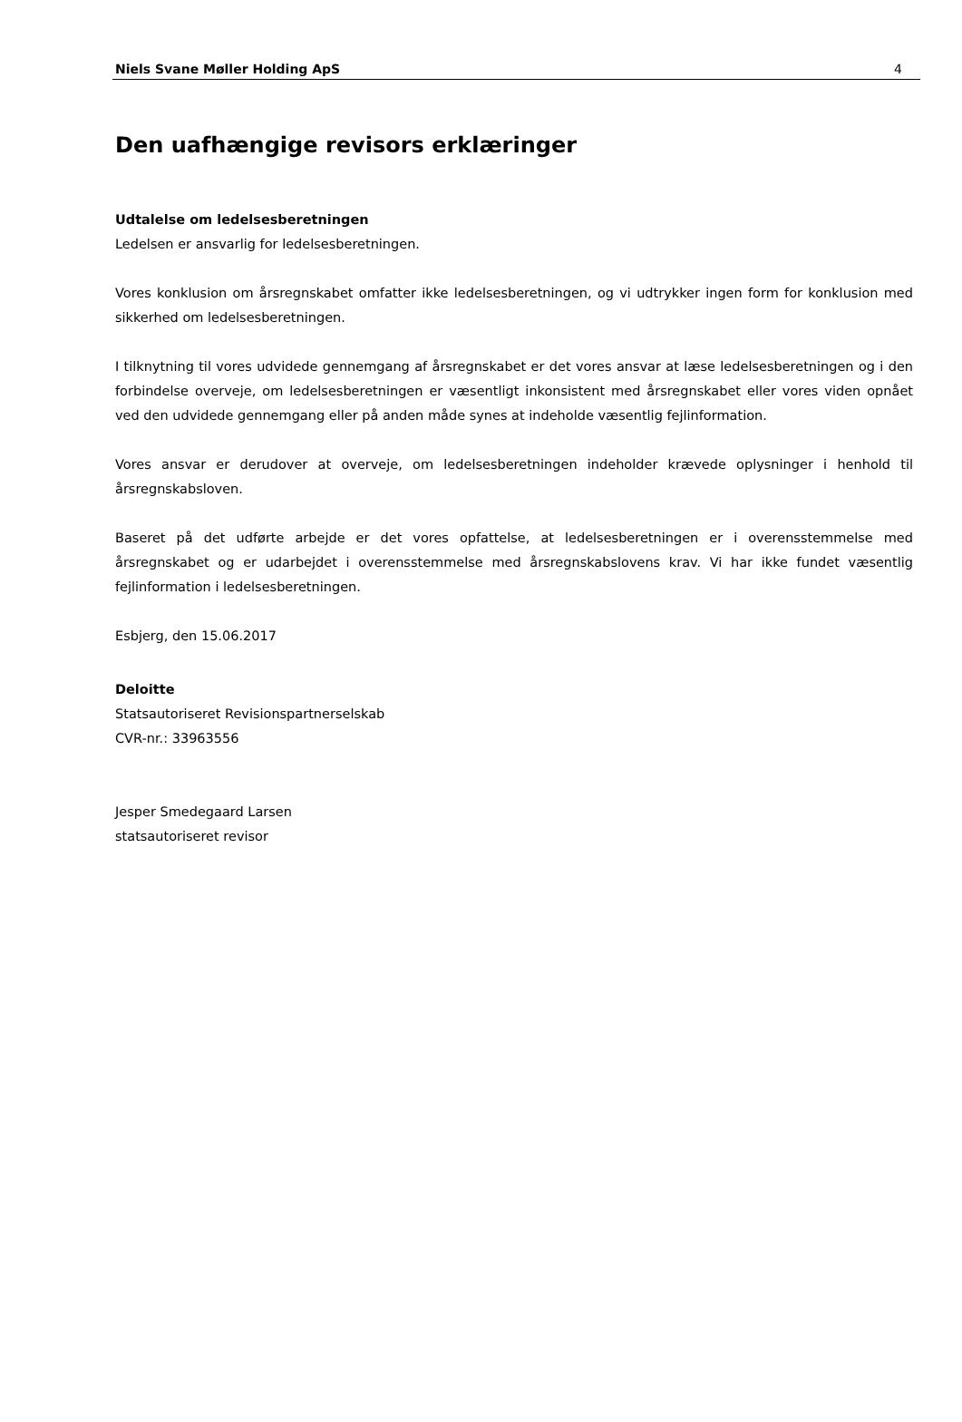Niels Svane Møller Holding ApS 4
Den uafhængige revisors erklæringer
Udtalelse om ledelsesberetningen
Ledelsen er ansvarlig for ledelsesberetningen.
Vores konklusion om årsregnskabet omfatter ikke ledelsesberetningen, og vi udtrykker ingen form for konklusion med sikkerhed om ledelsesberetningen.
I tilknytning til vores udvidede gennemgang af årsregnskabet er det vores ansvar at læse ledelsesberetningen og i den forbindelse overveje, om ledelsesberetningen er væsentligt inkonsistent med årsregnskabet eller vores viden opnået ved den udvidede gennemgang eller på anden måde synes at indeholde væsentlig fejlinformation.
Vores ansvar er derudover at overveje, om ledelsesberetningen indeholder krævede oplysninger i henhold til årsregnskabsloven.
Baseret på det udførte arbejde er det vores opfattelse, at ledelsesberetningen er i overensstemmelse med årsregnskabet og er udarbejdet i overensstemmelse med årsregnskabslovens krav. Vi har ikke fundet væsentlig fejlinformation i ledelsesberetningen.
Esbjerg, den 15.06.2017
Deloitte
Statsautoriseret Revisionspartnerselskab
CVR-nr.: 33963556
Jesper Smedegaard Larsen
statsautoriseret revisor